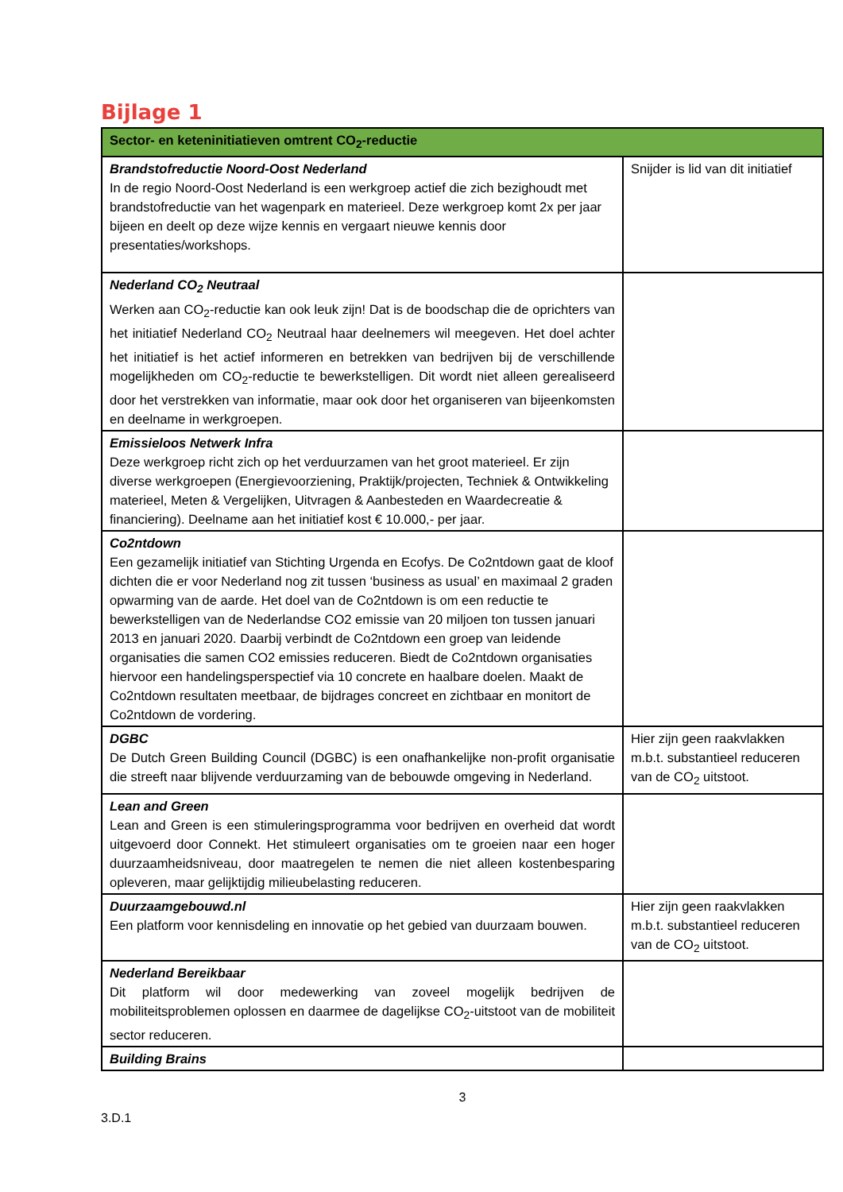Bijlage 1
| Sector- en keteninitiatieven omtrent CO<sub>2</sub>-reductie | |
| --- | --- |
| Brandstofreductie Noord-Oost Nederland In de regio Noord-Oost Nederland is een werkgroep actief die zich bezighoudt met brandstofreductie van het wagenpark en materieel. Deze werkgroep komt 2x per jaar bijeen en deelt op deze wijze kennis en vergaart nieuwe kennis door presentaties/workshops. | Snijder is lid van dit initiatief |
| Nederland CO<sub>2</sub> Neutraal Werken aan CO<sub>2</sub>-reductie kan ook leuk zijn! Dat is de boodschap die de oprichters van het initiatief Nederland CO<sub>2</sub> Neutraal haar deelnemers wil meegeven. Het doel achter het initiatief is het actief informeren en betrekken van bedrijven bij de verschillende mogelijkheden om CO<sub>2</sub>-reductie te bewerkstelligen. Dit wordt niet alleen gerealiseerd door het verstrekken van informatie, maar ook door het organiseren van bijeenkomsten en deelname in werkgroepen. | |
| Emissieloos Netwerk Infra Deze werkgroep richt zich op het verduurzamen van het groot materieel. Er zijn diverse werkgroepen (Energievoorziening, Praktijk/projecten, Techniek & Ontwikkeling materieel, Meten & Vergelijken, Uitvragen & Aanbesteden en Waardecreatie & financiering). Deelname aan het initiatief kost € 10.000,- per jaar. | |
| Co2ntdown Een gezamelijk initiatief van Stichting Urgenda en Ecofys. De Co2ntdown gaat de kloof dichten die er voor Nederland nog zit tussen ‘business as usual’ en maximaal 2 graden opwarming van de aarde. Het doel van de Co2ntdown is om een reductie te bewerkstelligen van de Nederlandse CO2 emissie van 20 miljoen ton tussen januari 2013 en januari 2020. Daarbij verbindt de Co2ntdown een groep van leidende organisaties die samen CO2 emissies reduceren. Biedt de Co2ntdown organisaties hiervoor een handelingsperspectief via 10 concrete en haalbare doelen. Maakt de Co2ntdown resultaten meetbaar, de bijdrages concreet en zichtbaar en monitort de Co2ntdown de vordering. | |
| DGBC De Dutch Green Building Council (DGBC) is een onafhankelijke non-profit organisatie die streeft naar blijvende verduurzaming van de bebouwde omgeving in Nederland. | Hier zijn geen raakvlakken m.b.t. substantieel reduceren van de CO<sub>2</sub> uitstoot. |
| Lean and Green Lean and Green is een stimuleringsprogramma voor bedrijven en overheid dat wordt uitgevoerd door Connekt. Het stimuleert organisaties om te groeien naar een hoger duurzaamheidsniveau, door maatregelen te nemen die niet alleen kostenbesparing opleveren, maar gelijktijdig milieubelasting reduceren. | |
| Duurzaamgebouwd.nl Een platform voor kennisdeling en innovatie op het gebied van duurzaam bouwen. | Hier zijn geen raakvlakken m.b.t. substantieel reduceren van de CO<sub>2</sub> uitstoot. |
| Nederland Bereikbaar Dit platform wil door medewerking van zoveel mogelijk bedrijven de mobiliteitsproblemen oplossen en daarmee de dagelijkse CO<sub>2</sub>-uitstoot van de mobiliteit sector reduceren. | |
| Building Brains | |
3
3.D.1